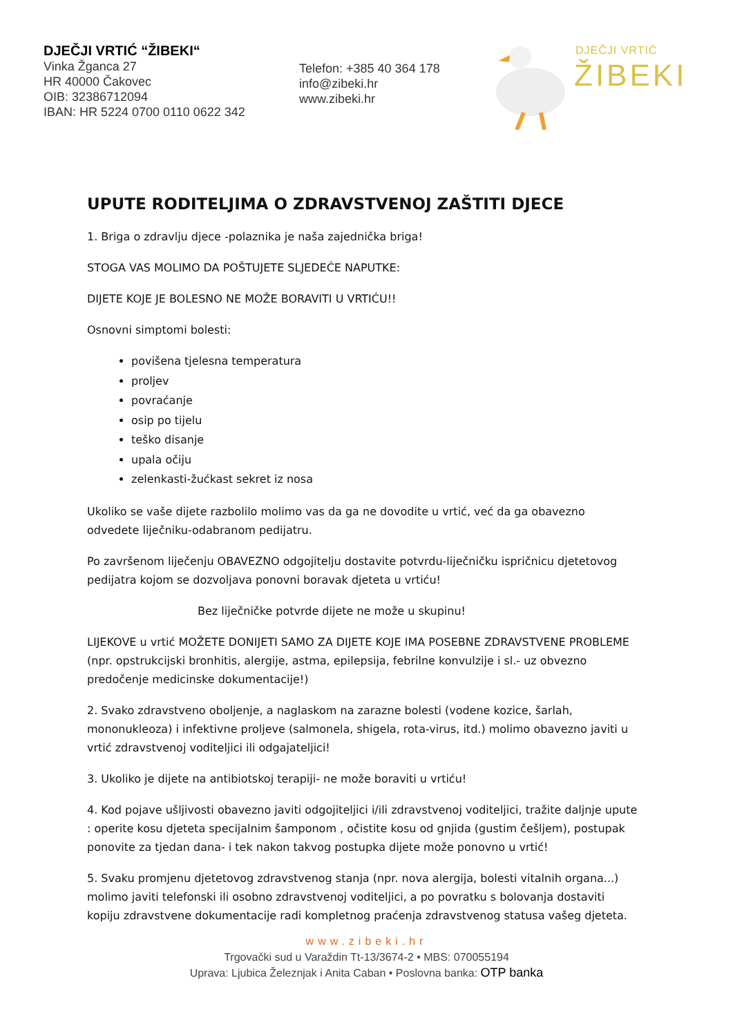DJEČJI VRTIĆ “ŽIBEKI“
Vinka Žganca 27
HR 40000 Čakovec
OIB: 32386712094
IBAN: HR 5224 0700 0110 0622 342
Telefon: +385 40 364 178
info@zibeki.hr
www.zibeki.hr
DJEČJI VRTIĆ
ŽIBEKI
UPUTE RODITELJIMA O ZDRAVSTVENOJ ZAŠTITI DJECE
1. Briga o zdravlju djece -polaznika je naša zajednička briga!
STOGA VAS MOLIMO DA POŠTUJETE SLJEDEĆE NAPUTKE:
DIJETE KOJE JE BOLESNO NE MOŽE BORAVITI U VRTIĆU!!
Osnovni simptomi bolesti:
povišena tjelesna temperatura
proljev
povraćanje
osip po tijelu
teško disanje
upala očiju
zelenkasti-žućkast sekret iz nosa
Ukoliko se vaše dijete razbolilo molimo vas da ga ne dovodite u vrtić, već da ga obavezno odvedete liječniku-odabranom pedijatru.
Po završenom liječenju OBAVEZNO odgojitelju dostavite potvrdu-liječničku ispričnicu djetetovog pedijatra kojom se dozvoljava ponovni boravak djeteta u vrtiću!
Bez liječničke potvrde dijete ne može u skupinu!
LIJEKOVE u vrtić MOŽETE DONIJETI SAMO ZA DIJETE KOJE IMA POSEBNE ZDRAVSTVENE PROBLEME (npr. opstrukcijski bronhitis, alergije, astma, epilepsija, febrilne konvulzije i sl.- uz obvezno predočenje medicinske dokumentacije!)
2. Svako zdravstveno oboljenje, a naglaskom na zarazne bolesti (vodene kozice, šarlah, mononukleoza) i infektivne proljeve (salmonela, shigela, rota-virus, itd.) molimo obavezno javiti u vrtić zdravstvenoj voditeljici ili odgajateljici!
3. Ukoliko je dijete na antibiotskoj terapiji- ne može boraviti u vrtiću!
4. Kod pojave ušljivosti obavezno javiti odgojiteljici i/ili zdravstvenoj voditeljici, tražite daljnje upute : operite kosu djeteta specijalnim šamponom , očistite kosu od gnjida (gustim češljem), postupak ponovite za tjedan dana- i tek nakon takvog postupka dijete može ponovno u vrtić!
5. Svaku promjenu djetetovog zdravstvenog stanja (npr. nova alergija, bolesti vitalnih organa...) molimo javiti telefonski ili osobno zdravstvenoj voditeljici, a po povratku s bolovanja dostaviti kopiju zdravstvene dokumentacije radi kompletnog praćenja zdravstvenog statusa vašeg djeteta.
www.zibeki.hr
Trgovački sud u Varaždin Tt-13/3674-2 • MBS: 070055194
Uprava: Ljubica Železnjak i Anita Caban • Poslovna banka: OTP banka